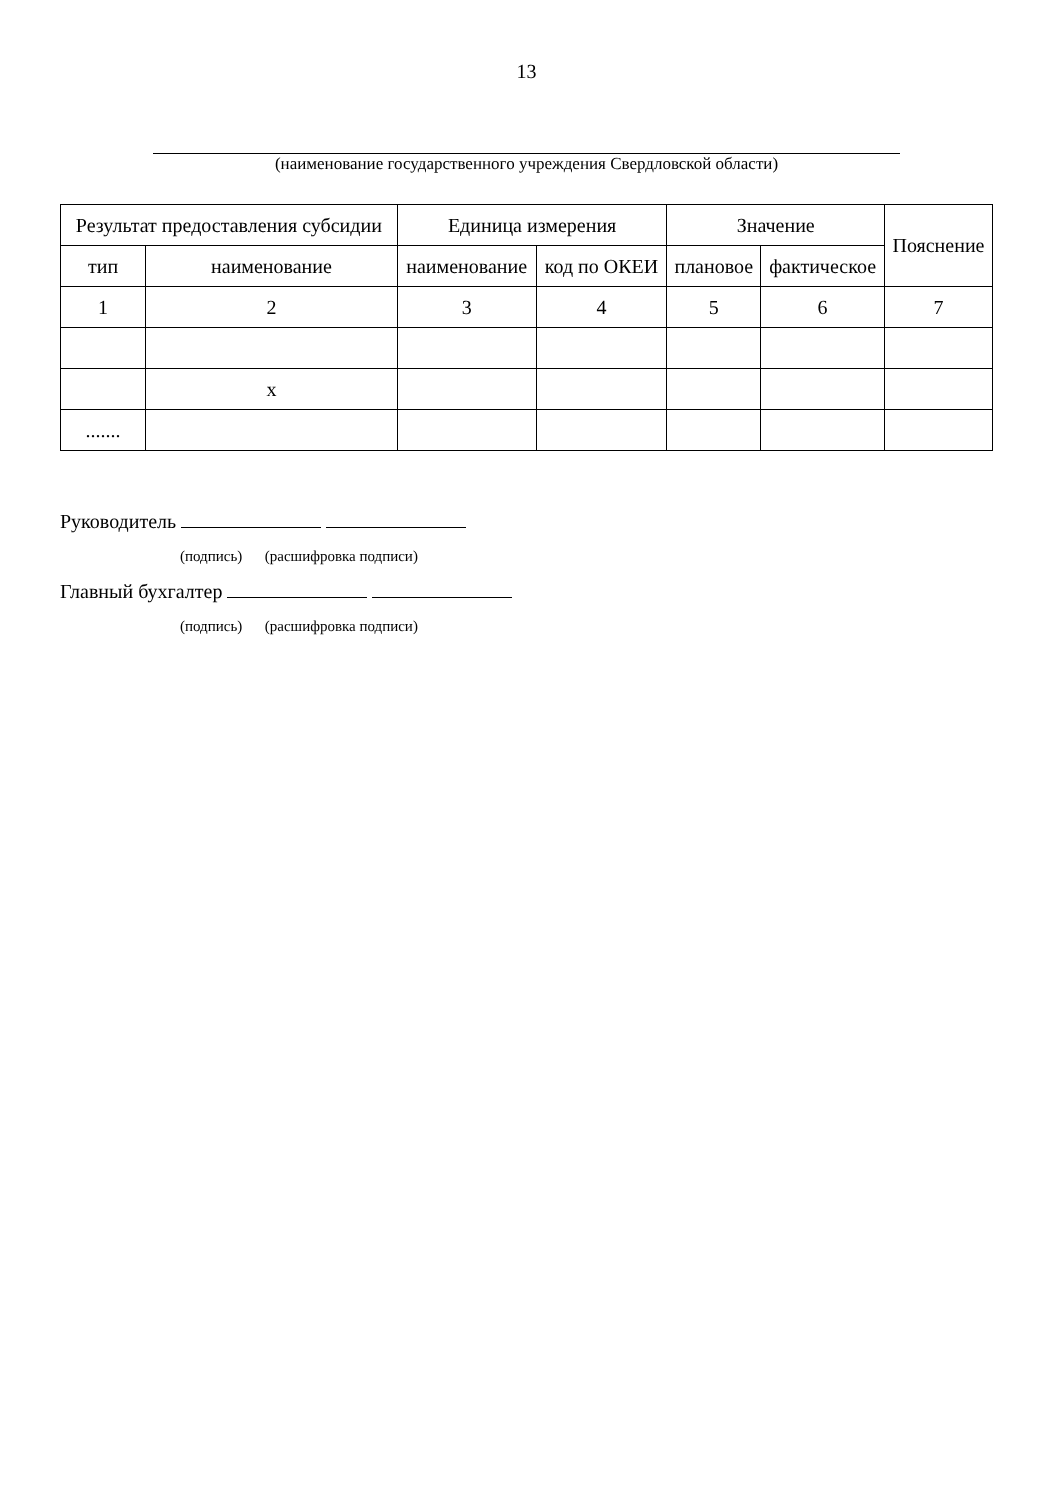13
(наименование государственного учреждения Свердловской области)
| Результат предоставления субсидии | | Единица измерения | | Значение | | Пояснение |
| --- | --- | --- | --- | --- | --- | --- |
| тип | наименование | наименование | код по ОКЕИ | плановое | фактическое | |
| 1 | 2 | 3 | 4 | 5 | 6 | 7 |
| | х | | | | | |
| ....... | | | | | | |
Руководитель
(подпись) (расшифровка подписи)
Главный бухгалтер
(подпись) (расшифровка подписи)